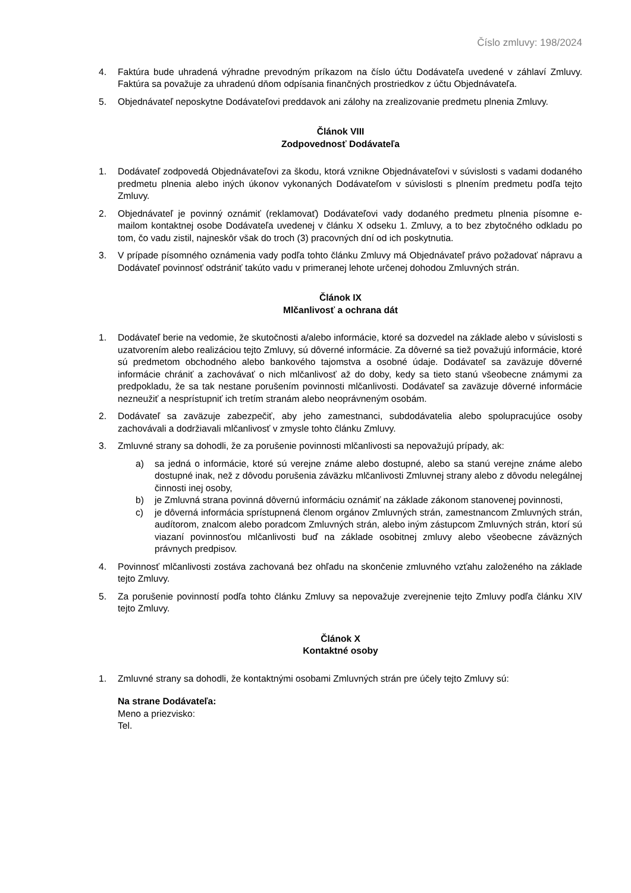Číslo zmluvy: 198/2024
4. Faktúra bude uhradená výhradne prevodným príkazom na číslo účtu Dodávateľa uvedené v záhlaví Zmluvy. Faktúra sa považuje za uhradenú dňom odpísania finančných prostriedkov z účtu Objednávateľa.
5. Objednávateľ neposkytne Dodávateľovi preddavok ani zálohy na zrealizovanie predmetu plnenia Zmluvy.
Článok VIII
Zodpovednosť Dodávateľa
1. Dodávateľ zodpovedá Objednávateľovi za škodu, ktorá vznikne Objednávateľovi v súvislosti s vadami dodaného predmetu plnenia alebo iných úkonov vykonaných Dodávateľom v súvislosti s plnením predmetu podľa tejto Zmluvy.
2. Objednávateľ je povinný oznámiť (reklamovať) Dodávateľovi vady dodaného predmetu plnenia písomne e-mailom kontaktnej osobe Dodávateľa uvedenej v článku X odseku 1. Zmluvy, a to bez zbytočného odkladu po tom, čo vadu zistil, najneskôr však do troch (3) pracovných dní od ich poskytnutia.
3. V prípade písomného oznámenia vady podľa tohto článku Zmluvy má Objednávateľ právo požadovať nápravu a Dodávateľ povinnosť odstrániť takúto vadu v primeranej lehote určenej dohodou Zmluvných strán.
Článok IX
Mlčanlivosť a ochrana dát
1. Dodávateľ berie na vedomie, že skutočnosti a/alebo informácie, ktoré sa dozvedel na základe alebo v súvislosti s uzatvorením alebo realizáciou tejto Zmluvy, sú dôverné informácie. Za dôverné sa tiež považujú informácie, ktoré sú predmetom obchodného alebo bankového tajomstva a osobné údaje. Dodávateľ sa zaväzuje dôverné informácie chrániť a zachovávať o nich mlčanlivosť až do doby, kedy sa tieto stanú všeobecne známymi za predpokladu, že sa tak nestane porušením povinnosti mlčanlivosti. Dodávateľ sa zaväzuje dôverné informácie nezneužiť a nesprístupniť ich tretím stranám alebo neoprávneným osobám.
2. Dodávateľ sa zaväzuje zabezpečiť, aby jeho zamestnanci, subdodávatelia alebo spolupracujúce osoby zachovávali a dodržiavali mlčanlivosť v zmysle tohto článku Zmluvy.
3. Zmluvné strany sa dohodli, že za porušenie povinnosti mlčanlivosti sa nepovažujú prípady, ak:
a) sa jedná o informácie, ktoré sú verejne známe alebo dostupné, alebo sa stanú verejne známe alebo dostupné inak, než z dôvodu porušenia záväzku mlčanlivosti Zmluvnej strany alebo z dôvodu nelegálnej činnosti inej osoby,
b) je Zmluvná strana povinná dôvernú informáciu oznámiť na základe zákonom stanovenej povinnosti,
c) je dôverná informácia sprístupnená členom orgánov Zmluvných strán, zamestnancom Zmluvných strán, audítorom, znalcom alebo poradcom Zmluvných strán, alebo iným zástupcom Zmluvných strán, ktorí sú viazaní povinnosťou mlčanlivosti buď na základe osobitnej zmluvy alebo všeobecne záväzných právnych predpisov.
4. Povinnosť mlčanlivosti zostáva zachovaná bez ohľadu na skončenie zmluvného vzťahu založeného na základe tejto Zmluvy.
5. Za porušenie povinností podľa tohto článku Zmluvy sa nepovažuje zverejnenie tejto Zmluvy podľa článku XIV tejto Zmluvy.
Článok X
Kontaktné osoby
1. Zmluvné strany sa dohodli, že kontaktnými osobami Zmluvných strán pre účely tejto Zmluvy sú:
Na strane Dodávateľa:
Meno a priezvisko:
Tel.